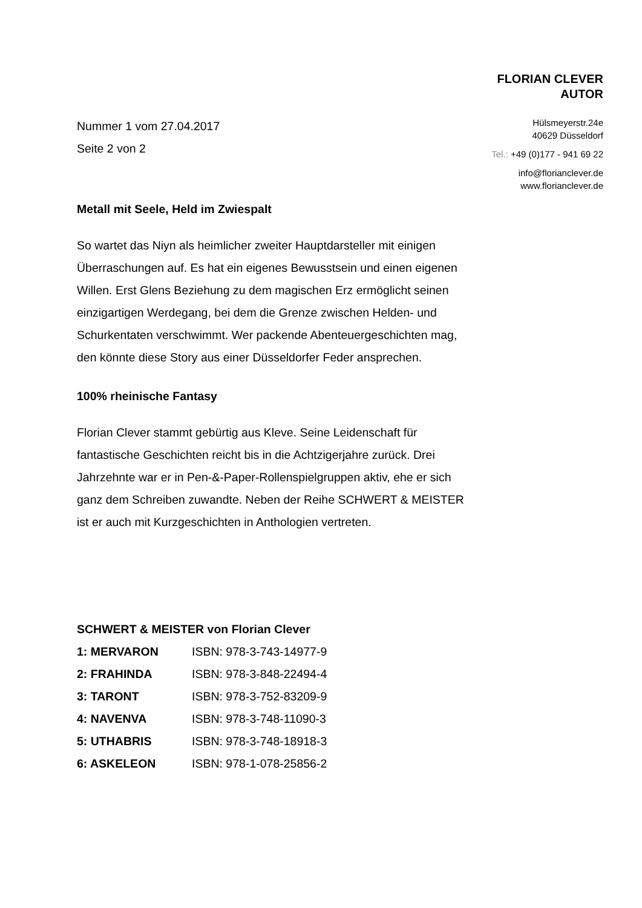FLORIAN CLEVER
AUTOR
Hülsmeyerstr.24e
40629 Düsseldorf
Tel.: +49 (0)177 - 941 69 22
info@florianclever.de
www.florianclever.de
Nummer 1 vom 27.04.2017
Seite 2 von 2
Metall mit Seele, Held im Zwiespalt
So wartet das Niyn als heimlicher zweiter Hauptdarsteller mit einigen Überraschungen auf. Es hat ein eigenes Bewusstsein und einen eigenen Willen. Erst Glens Beziehung zu dem magischen Erz ermöglicht seinen einzigartigen Werdegang, bei dem die Grenze zwischen Helden- und Schurkentaten verschwimmt. Wer packende Abenteuergeschichten mag, den könnte diese Story aus einer Düsseldorfer Feder ansprechen.
100% rheinische Fantasy
Florian Clever stammt gebürtig aus Kleve. Seine Leidenschaft für fantastische Geschichten reicht bis in die Achtzigerjahre zurück. Drei Jahrzehnte war er in Pen-&-Paper-Rollenspielgruppen aktiv, ehe er sich ganz dem Schreiben zuwandte. Neben der Reihe SCHWERT & MEISTER ist er auch mit Kurzgeschichten in Anthologien vertreten.
SCHWERT & MEISTER von Florian Clever
| 1: MERVARON | ISBN: 978-3-743-14977-9 |
| 2: FRAHINDA | ISBN: 978-3-848-22494-4 |
| 3: TARONT | ISBN: 978-3-752-83209-9 |
| 4: NAVENVA | ISBN: 978-3-748-11090-3 |
| 5: UTHABRIS | ISBN: 978-3-748-18918-3 |
| 6: ASKELEON | ISBN: 978-1-078-25856-2 |